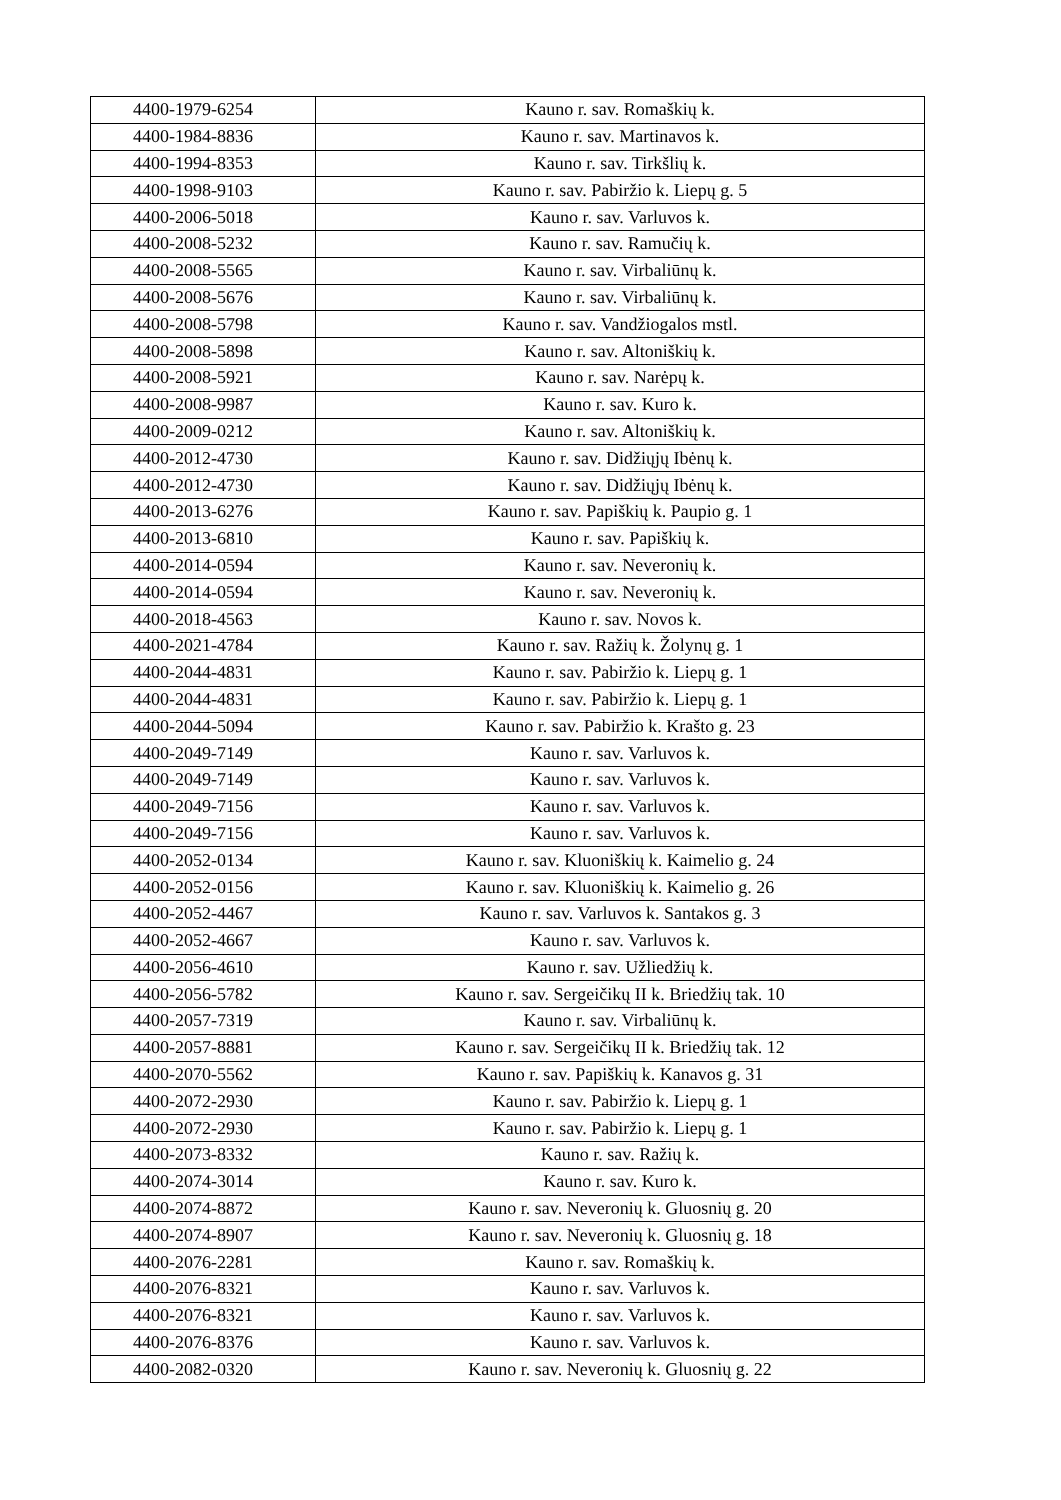| 4400-1979-6254 | Kauno r. sav. Romaškių k. |
| 4400-1984-8836 | Kauno r. sav. Martinavos k. |
| 4400-1994-8353 | Kauno r. sav. Tirkšlių k. |
| 4400-1998-9103 | Kauno r. sav. Pabiržio k. Liepų g. 5 |
| 4400-2006-5018 | Kauno r. sav. Varluvos k. |
| 4400-2008-5232 | Kauno r. sav. Ramučių k. |
| 4400-2008-5565 | Kauno r. sav. Virbaliūnų k. |
| 4400-2008-5676 | Kauno r. sav. Virbaliūnų k. |
| 4400-2008-5798 | Kauno r. sav. Vandžiogalos mstl. |
| 4400-2008-5898 | Kauno r. sav. Altoniškių k. |
| 4400-2008-5921 | Kauno r. sav. Narėpų k. |
| 4400-2008-9987 | Kauno r. sav. Kuro k. |
| 4400-2009-0212 | Kauno r. sav. Altoniškių k. |
| 4400-2012-4730 | Kauno r. sav. Didžiųjų Ibėnų k. |
| 4400-2012-4730 | Kauno r. sav. Didžiųjų Ibėnų k. |
| 4400-2013-6276 | Kauno r. sav. Papiškių k. Paupio g. 1 |
| 4400-2013-6810 | Kauno r. sav. Papiškių k. |
| 4400-2014-0594 | Kauno r. sav. Neveronių k. |
| 4400-2014-0594 | Kauno r. sav. Neveronių k. |
| 4400-2018-4563 | Kauno r. sav. Novos k. |
| 4400-2021-4784 | Kauno r. sav. Ražių k. Žolynų g. 1 |
| 4400-2044-4831 | Kauno r. sav. Pabiržio k. Liepų g. 1 |
| 4400-2044-4831 | Kauno r. sav. Pabiržio k. Liepų g. 1 |
| 4400-2044-5094 | Kauno r. sav. Pabiržio k. Krašto g. 23 |
| 4400-2049-7149 | Kauno r. sav. Varluvos k. |
| 4400-2049-7149 | Kauno r. sav. Varluvos k. |
| 4400-2049-7156 | Kauno r. sav. Varluvos k. |
| 4400-2049-7156 | Kauno r. sav. Varluvos k. |
| 4400-2052-0134 | Kauno r. sav. Kluoniškių k. Kaimelio g. 24 |
| 4400-2052-0156 | Kauno r. sav. Kluoniškių k. Kaimelio g. 26 |
| 4400-2052-4467 | Kauno r. sav. Varluvos k. Santakos g. 3 |
| 4400-2052-4667 | Kauno r. sav. Varluvos k. |
| 4400-2056-4610 | Kauno r. sav. Užliedžių k. |
| 4400-2056-5782 | Kauno r. sav. Sergeičikų II k. Briedžių tak. 10 |
| 4400-2057-7319 | Kauno r. sav. Virbaliūnų k. |
| 4400-2057-8881 | Kauno r. sav. Sergeičikų II k. Briedžių tak. 12 |
| 4400-2070-5562 | Kauno r. sav. Papiškių k. Kanavos g. 31 |
| 4400-2072-2930 | Kauno r. sav. Pabiržio k. Liepų g. 1 |
| 4400-2072-2930 | Kauno r. sav. Pabiržio k. Liepų g. 1 |
| 4400-2073-8332 | Kauno r. sav. Ražių k. |
| 4400-2074-3014 | Kauno r. sav. Kuro k. |
| 4400-2074-8872 | Kauno r. sav. Neveronių k. Gluosnių g. 20 |
| 4400-2074-8907 | Kauno r. sav. Neveronių k. Gluosnių g. 18 |
| 4400-2076-2281 | Kauno r. sav. Romaškių k. |
| 4400-2076-8321 | Kauno r. sav. Varluvos k. |
| 4400-2076-8321 | Kauno r. sav. Varluvos k. |
| 4400-2076-8376 | Kauno r. sav. Varluvos k. |
| 4400-2082-0320 | Kauno r. sav. Neveronių k. Gluosnių g. 22 |